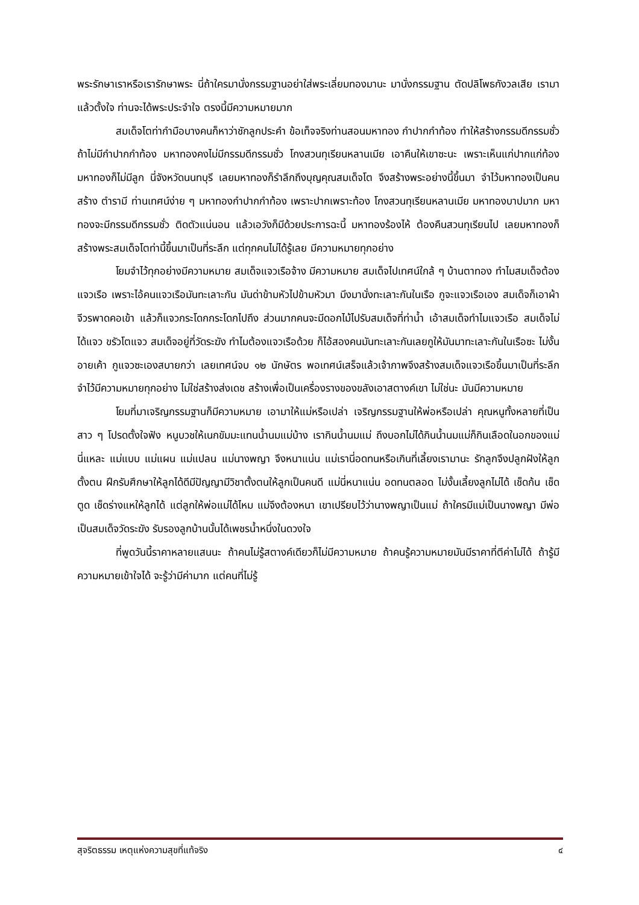พระรักษาเราหรือเรารักษาพระ นี่ถ้าใครมานั่งกรรมฐานอย่าใส่พระเลี่ยมทองมานะ มานั่งกรรมฐาน ตัดปลิโพธกังวลเสีย เรามาแล้วตั้งใจ ท่านจะได้พระประจำใจ ตรงนี้มีความหมายมาก
สมเด็จโตท่ากำมือบางคนก็หาว่าชักลูกประคำ ข้อเท็จจริงท่านสอนมหาทอง กำปากกำท้อง ทำให้สร้างกรรมดีกรรมชั่ว ถ้าไม่มีกำปากกำท้อง มหาทองคงไม่มีกรรมดีกรรมชั่ว โกงสวนทุเรียนหลานเมีย เอาคืนให้เขาซะนะ เพราะเห็นแก่ปากแก่ท้อง มหาทองก็ไม่มีลูก นี่จังหวัดนนทบุรี เลยมหาทองก็รำลึกถึงบุญคุณสมเด็จโต จึงสร้างพระอย่างนี้ขึ้นมา จำไว้มหาทองเป็นคนสร้าง ตำรามี ท่านเทศน์ง่าย ๆ มหาทองกำปากกำท้อง เพราะปากเพราะท้อง โกงสวนทุเรียนหลานเมีย มหาทองบาปมาก มหาทองจะมีกรรมดีกรรมชั่ว ติดตัวแน่นอน แล้วเอวังก็มีด้วยประการฉะนี้ มหาทองร้องไห้ ต้องคืนสวนทุเรียนไป เลยมหาทองก็สร้างพระสมเด็จโตท่านี้ขึ้นมาเป็นที่ระลึก แต่ทุกคนไม่ได้รู้เลย มีความหมายทุกอย่าง
โยมจำไว้ทุกอย่างมีความหมาย สมเด็จแจวเรือจ้าง มีความหมาย สมเด็จไปเทศน์ใกล้ ๆ บ้านตาทอง ทำไมสมเด็จต้องแจวเรือ เพราะไอ้คนแจวเรือมันทะเลาะกัน มันด่าข้ามหัวไปข้ามหัวมา มึงมานั่งทะเลาะกันในเรือ กูจะแจวเรือเอง สมเด็จก็เอาผ้าจีวรพาดคอเข้า แล้วก็แจวกระโดกกระโดกไปถึง ส่วนมากคนจะมีดอกไม้ไปรับสมเด็จที่ท่าน้ำ เอ้าสมเด็จทำไมแจวเรือ สมเด็จไม่ได้แจว ขรัวโตแจว สมเด็จอยู่ที่วัดระฆัง ทำไมต้องแจวเรือด้วย ก็ไอ้สองคนมันทะเลาะกันเลยกูให้มันมาทะเลาะกันในเรือซะ ไม่งั้นอายเค้า กูแจวซะเองสบายกว่า เลยเทศน์จบ ๑๒ นักษัตร พอเทศน์เสร็จแล้วเจ้าภาพจึงสร้างสมเด็จแจวเรือขึ้นมาเป็นที่ระลึก จำไว้มีความหมายทุกอย่าง ไม่ใช่สร้างส่งเดช สร้างเพื่อเป็นเครื่องรางของขลังเอาสตางค์เขา ไม่ใช่นะ มันมีความหมาย
โยมที่มาเจริญกรรมฐานก็มีความหมาย เอามาให้แม่หรือเปล่า เจริญกรรมฐานให้พ่อหรือเปล่า คุณหนูทั้งหลายที่เป็นสาว ๆ โปรดตั้งใจฟัง หนูบวชให้เนกขัมมะแทนน้ำนมแม่บ้าง เรากินน้ำนมแม่ ถึงบอกไม่ได้กินน้ำนมแม่ก็กินเลือดในอกของแม่ นี่แหละ แม่แบบ แม่แผน แม่แปลน แม่นางพญา จึงหนาแน่น แม่เรานี่อดทนหรือเกินที่เลี้ยงเรามานะ รักลูกจึงปลูกฝังให้ลูกตั้งตน ฝึกรับศึกษาให้ลูกได้ดีมีปัญญามีวิชาตั้งตนให้ลูกเป็นคนดี แม่นี่หนาแน่น อดทนตลอด ไม่งั้นเลี้ยงลูกไม่ได้ เช็ดก้น เช็ดตูด เช็ดร่างแหให้ลูกได้ แต่ลูกให้พ่อแม่ได้ไหม แม่จึงต้องหนา เขาเปรียบไว้ว่านางพญาเป็นแม่ ถ้าใครมีแม่เป็นนางพญา มีพ่อเป็นสมเด็จวัดระฆัง รับรองลูกบ้านนั้นได้เพชรน้ำหนึ่งในดวงใจ
ที่พูดวันนี้ราคาหลายแสนนะ ถ้าคนไม่รู้สตางค์เดียวก็ไม่มีความหมาย ถ้าคนรู้ความหมายมันมีราคาที่ตีค่าไม่ได้ ถ้ารู้มีความหมายเข้าใจได้ จะรู้ว่ามีค่ามาก แต่คนที่ไม่รู้
สุจริตธรรม เหตุแห่งความสุขที่แท้จริง ๔